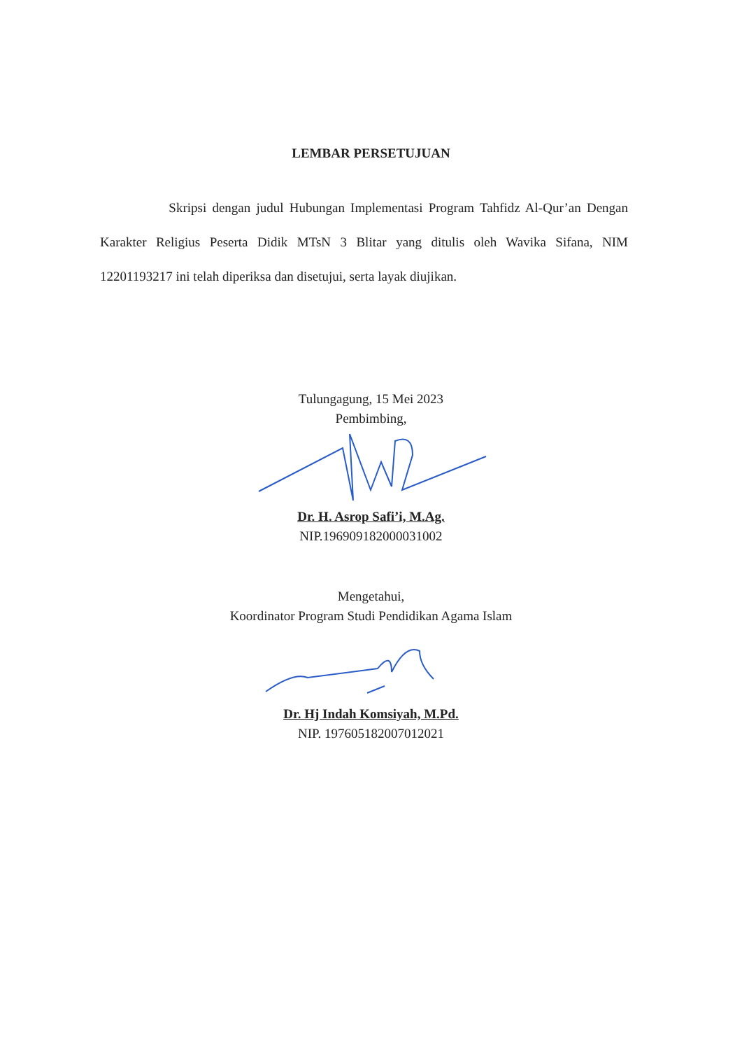LEMBAR PERSETUJUAN
Skripsi dengan judul Hubungan Implementasi Program Tahfidz Al-Qur’an Dengan Karakter Religius Peserta Didik MTsN 3 Blitar yang ditulis oleh Wavika Sifana, NIM 12201193217 ini telah diperiksa dan disetujui, serta layak diujikan.
Tulungagung, 15 Mei 2023
Pembimbing,
Dr. H. Asrop Safi’i, M.Ag.
NIP.196909182000031002
Mengetahui,
Koordinator Program Studi Pendidikan Agama Islam
Dr. Hj Indah Komsiyah, M.Pd.
NIP. 197605182007012021